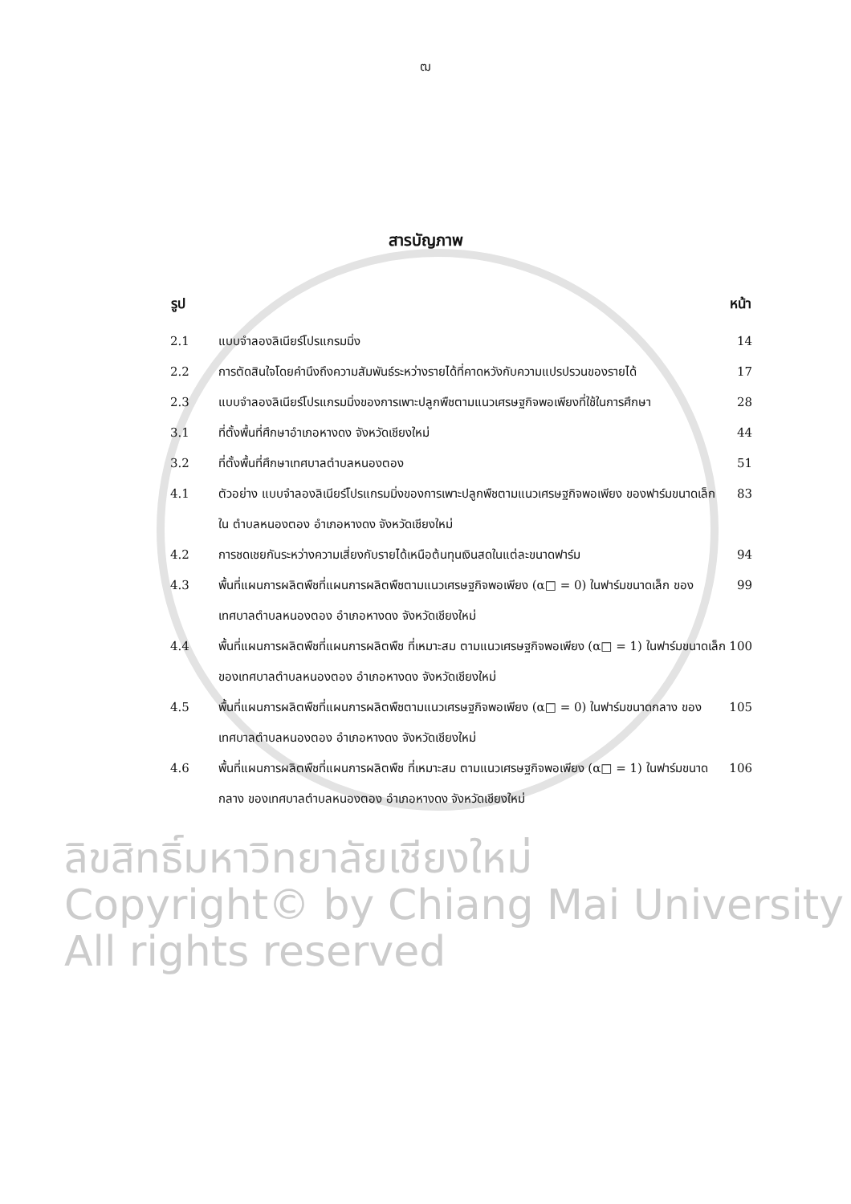ฒ
สารบัญภาพ
| รูป | | หน้า |
| --- | --- | --- |
| 2.1 | แบบจำลองลิเนียร์โปรแกรมมิ่ง | 14 |
| 2.2 | การตัดสินใจโดยคำนึงถึงความสัมพันธ์ระหว่างรายได้ที่คาดหวังกับความแปรปรวนของรายได้ | 17 |
| 2.3 | แบบจำลองลิเนียร์โปรแกรมมิ่งของการเพาะปลูกพืชตามแนวเศรษฐกิจพอเพียงที่ใช้ในการศึกษา | 28 |
| 3.1 | ที่ตั้งพื้นที่ศึกษาอำเภอหางดง จังหวัดเชียงใหม่ | 44 |
| 3.2 | ที่ตั้งพื้นที่ศึกษาเทศบาลตำบลหนองตอง | 51 |
| 4.1 | ตัวอย่าง แบบจำลองลิเนียร์โปรแกรมมิ่งของการเพาะปลูกพืชตามแนวเศรษฐกิจพอเพียง ของฟาร์มขนาดเล็ก ใน ตำบลหนองตอง อำเภอหางดง จังหวัดเชียงใหม่ | 83 |
| 4.2 | การชดเชยกันระหว่างความเสี่ยงกับรายได้เหนือต้นทุนเงินสดในแต่ละขนาดฟาร์ม | 94 |
| 4.3 | พื้นที่แผนการผลิตพืชที่แผนการผลิตพืชตามแนวเศรษฐกิจพอเพียง (α□ = 0) ในฟาร์มขนาดเล็ก ของเทศบาลตำบลหนองตอง อำเภอหางดง จังหวัดเชียงใหม่ | 99 |
| 4.4 | พื้นที่แผนการผลิตพืชที่แผนการผลิตพืช ที่เหมาะสม ตามแนวเศรษฐกิจพอเพียง (α□ = 1) ในฟาร์มขนาดเล็ก ของเทศบาลตำบลหนองตอง อำเภอหางดง จังหวัดเชียงใหม่ | 100 |
| 4.5 | พื้นที่แผนการผลิตพืชที่แผนการผลิตพืชตามแนวเศรษฐกิจพอเพียง (α□ = 0) ในฟาร์มขนาดกลาง ของเทศบาลตำบลหนองตอง อำเภอหางดง จังหวัดเชียงใหม่ | 105 |
| 4.6 | พื้นที่แผนการผลิตพืชที่แผนการผลิตพืช ที่เหมาะสม ตามแนวเศรษฐกิจพอเพียง (α□ = 1) ในฟาร์มขนาดกลาง ของเทศบาลตำบลหนองตอง อำเภอหางดง จังหวัดเชียงใหม่ | 106 |
ลิขสิทธิ์มหาวิทยาลัยเชียงใหม่
Copyright© by Chiang Mai University
All rights reserved